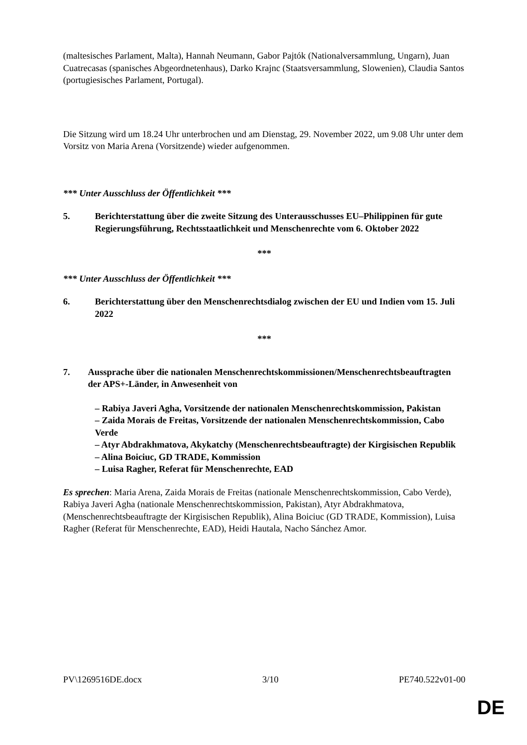(maltesisches Parlament, Malta), Hannah Neumann, Gabor Pajtók (Nationalversammlung, Ungarn), Juan Cuatrecasas (spanisches Abgeordnetenhaus), Darko Krajnc (Staatsversammlung, Slowenien), Claudia Santos (portugiesisches Parlament, Portugal).
Die Sitzung wird um 18.24 Uhr unterbrochen und am Dienstag, 29. November 2022, um 9.08 Uhr unter dem Vorsitz von Maria Arena (Vorsitzende) wieder aufgenommen.
*** Unter Ausschluss der Öffentlichkeit ***
5. Berichterstattung über die zweite Sitzung des Unterausschusses EU–Philippinen für gute Regierungsführung, Rechtsstaatlichkeit und Menschenrechte vom 6. Oktober 2022
***
*** Unter Ausschluss der Öffentlichkeit ***
6. Berichterstattung über den Menschenrechtsdialog zwischen der EU und Indien vom 15. Juli 2022
***
7. Aussprache über die nationalen Menschenrechtskommissionen/Menschenrechtsbeauftragten der APS+-Länder, in Anwesenheit von
– Rabiya Javeri Agha, Vorsitzende der nationalen Menschenrechtskommission, Pakistan
– Zaida Morais de Freitas, Vorsitzende der nationalen Menschenrechtskommission, Cabo Verde
– Atyr Abdrakhmatova, Akykatchy (Menschenrechtsbeauftragte) der Kirgisischen Republik
– Alina Boiciuc, GD TRADE, Kommission
– Luisa Ragher, Referat für Menschenrechte, EAD
Es sprechen: Maria Arena, Zaida Morais de Freitas (nationale Menschenrechtskommission, Cabo Verde), Rabiya Javeri Agha (nationale Menschenrechtskommission, Pakistan), Atyr Abdrakhmatova, (Menschenrechtsbeauftragte der Kirgisischen Republik), Alina Boiciuc (GD TRADE, Kommission), Luisa Ragher (Referat für Menschenrechte, EAD), Heidi Hautala, Nacho Sánchez Amor.
PV\1269516DE.docx 3/10 PE740.522v01-00
DE